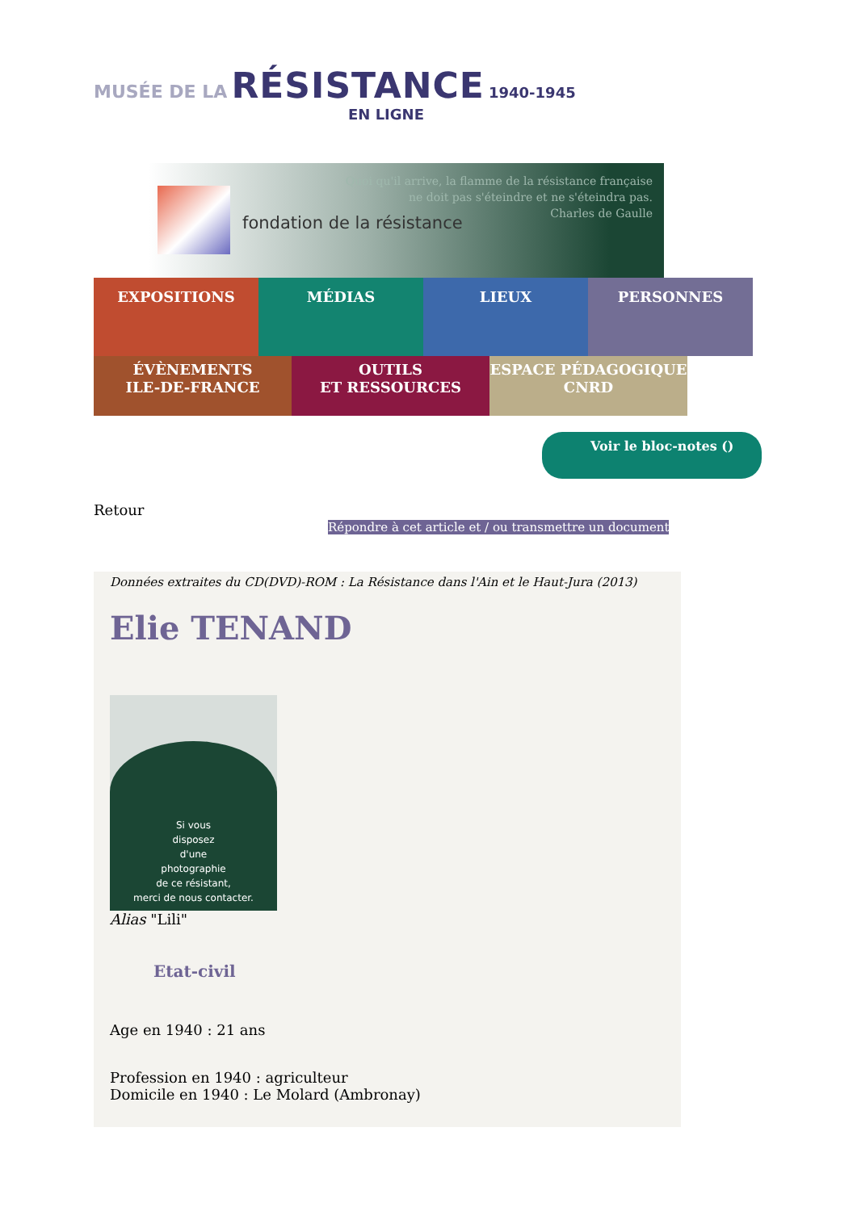MUSÉE DE LA RÉSISTANCE 1940-1945
EN LIGNE
fondation de la résistance
Quoi qu'il arrive, la flamme de la résistance française
ne doit pas s'éteindre et ne s'éteindra pas.
Charles de Gaulle
EXPOSITIONS MÉDIAS LIEUX PERSONNES
ÉVÈNEMENTS
ILE-DE-FRANCE
OUTILS
ET RESSOURCES
ESPACE PÉDAGOGIQUE
CNRD
Voir le bloc-notes ()
Retour
Répondre à cet article et / ou transmettre un document
Données extraites du CD(DVD)-ROM : La Résistance dans l'Ain et le Haut-Jura (2013)
Elie TENAND
Si vous
disposez
d'une
photographie
de ce résistant,
merci de nous contacter.
Alias "Lili"
Etat-civil
Age en 1940 : 21 ans
Profession en 1940 : agriculteur
Domicile en 1940 : Le Molard (Ambronay)